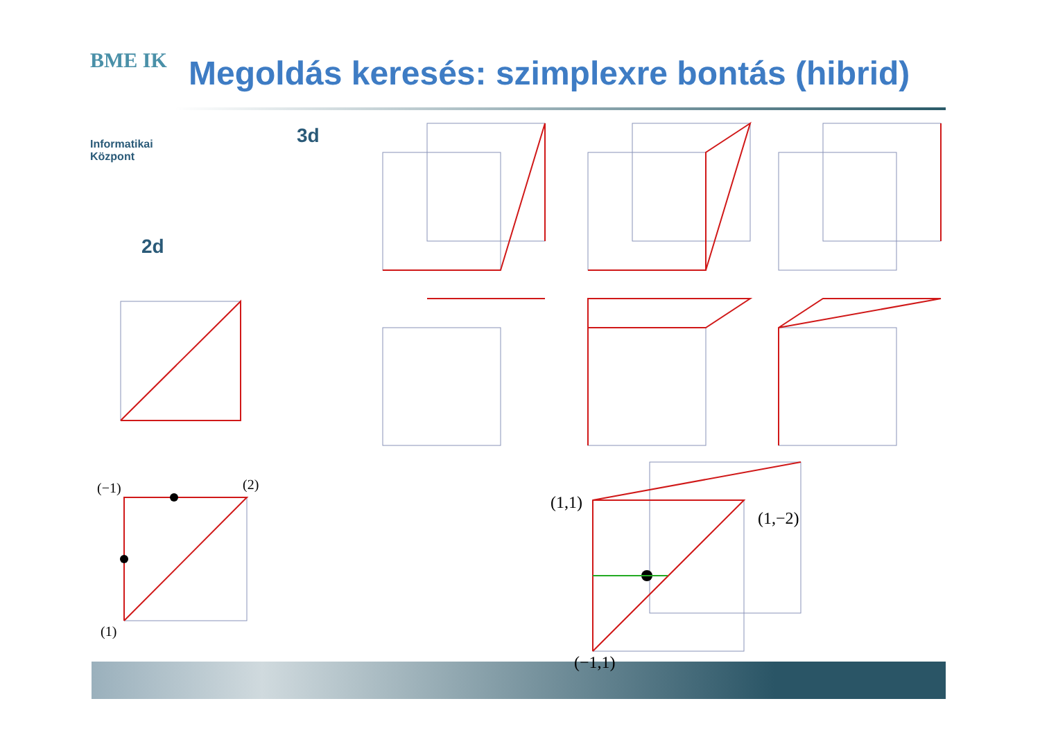BME IK
Informatikai
Központ
Megoldás keresés: szimplexre bontás (hibrid)
3d
2d
(−1) (2)
(1)
(1,1)
(1,−2)
(−1,1)